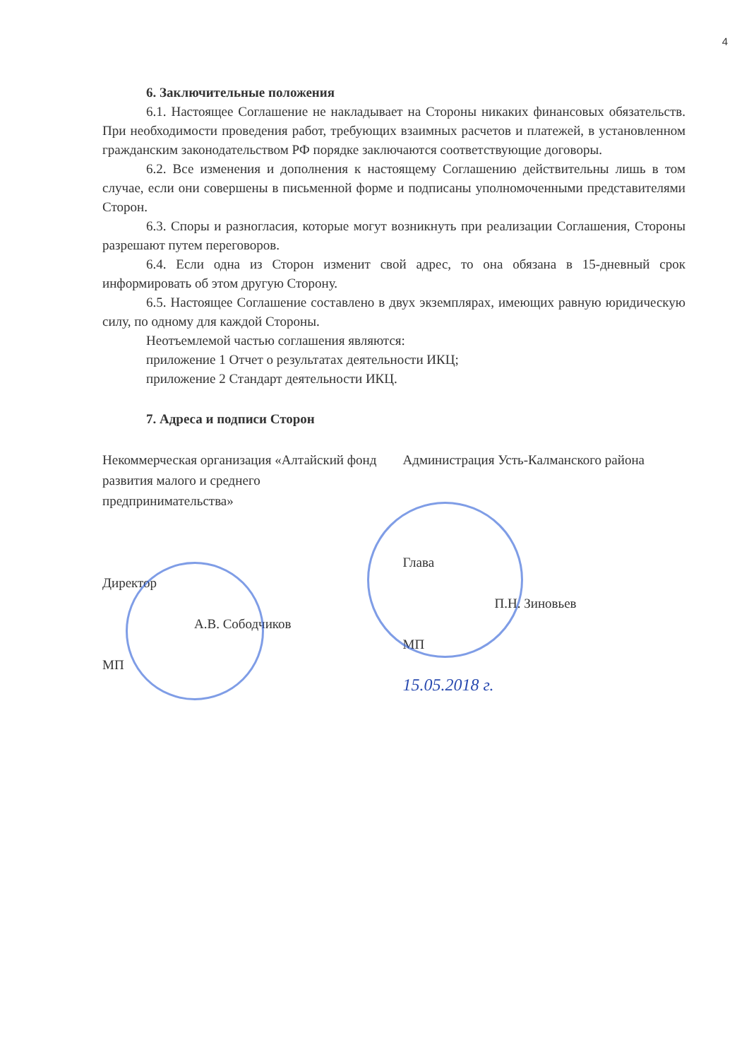4
6. Заключительные положения
6.1. Настоящее Соглашение не накладывает на Стороны никаких финансовых обязательств. При необходимости проведения работ, требующих взаимных расчетов и платежей, в установленном гражданским законодательством РФ порядке заключаются соответствующие договоры.
6.2. Все изменения и дополнения к настоящему Соглашению действительны лишь в том случае, если они совершены в письменной форме и подписаны уполномоченными представителями Сторон.
6.3. Споры и разногласия, которые могут возникнуть при реализации Соглашения, Стороны разрешают путем переговоров.
6.4. Если одна из Сторон изменит свой адрес, то она обязана в 15-дневный срок информировать об этом другую Сторону.
6.5. Настоящее Соглашение составлено в двух экземплярах, имеющих равную юридическую силу, по одному для каждой Стороны.
Неотъемлемой частью соглашения являются:
приложение 1 Отчет о результатах деятельности ИКЦ;
приложение 2 Стандарт деятельности ИКЦ.
7. Адреса и подписи Сторон
Некоммерческая организация «Алтайский фонд развития малого и среднего предпринимательства»
Директор
А.В. Сободчиков
МП
Администрация Усть-Калманского района
Глава
П.Н. Зиновьев
МП
15.05.2018 г.